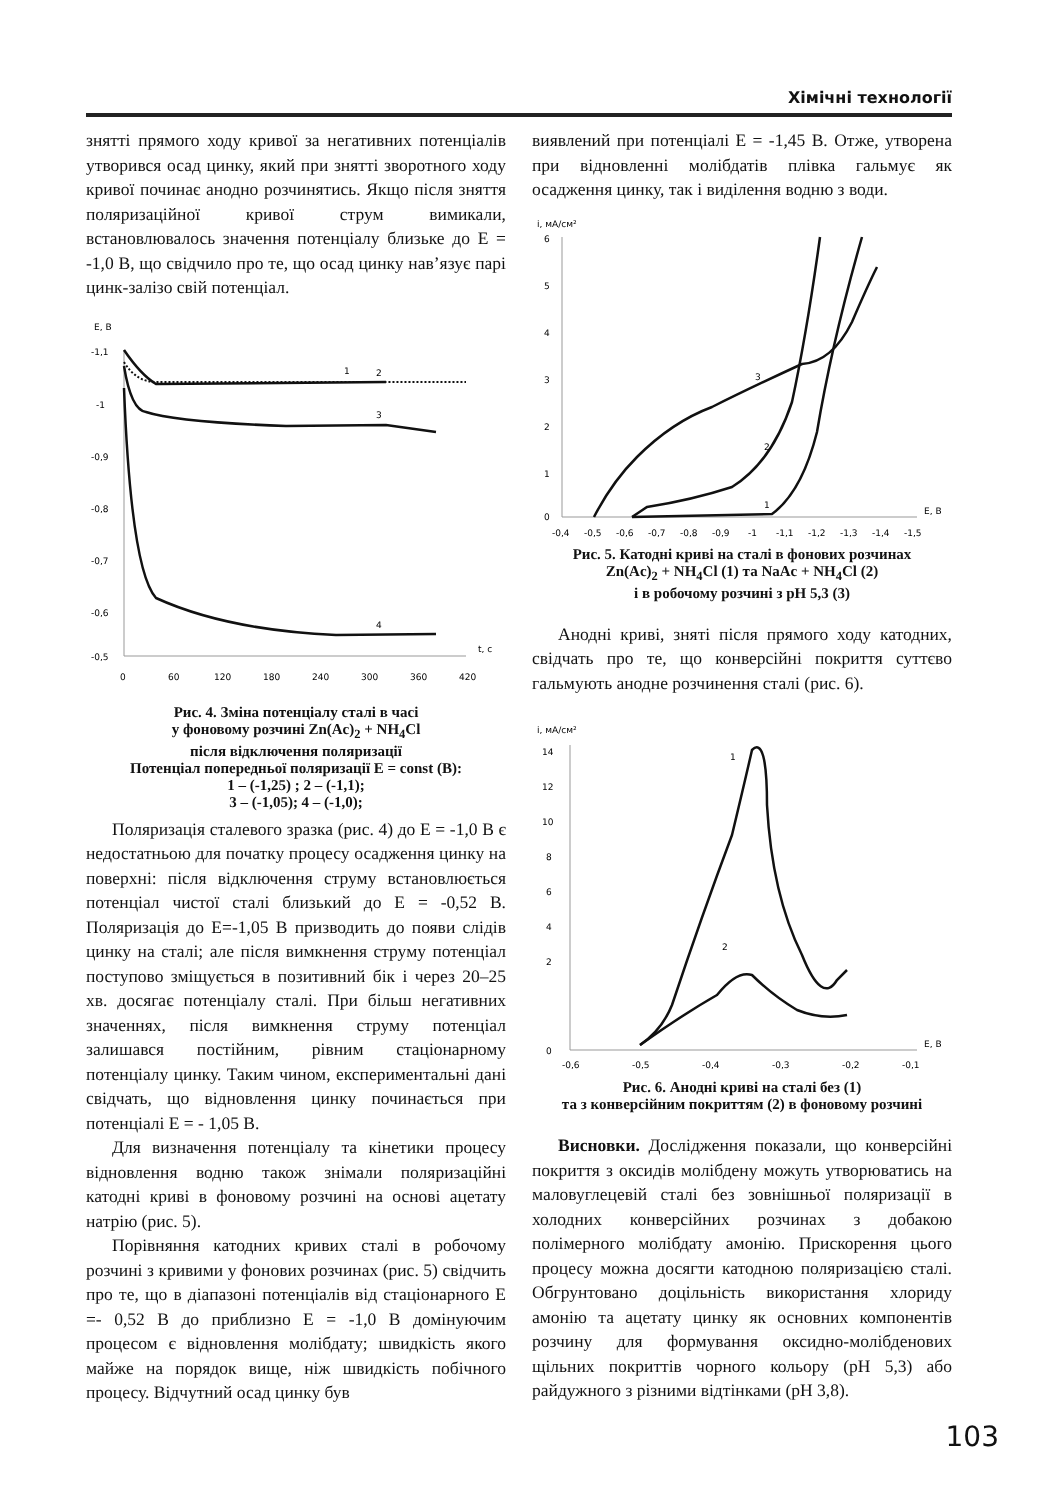Хімічні технології
знятті прямого ходу кривої за негативних потенціалів утворився осад цинку, який при знятті зворотного ходу кривої починає анодно розчинятись. Якщо після зняття поляризаційної кривої струм вимикали, встановлювалось значення потенціалу близьке до E = -1,0 В, що свідчило про те, що осад цинку нав’язує парі цинк-залізо свій потенціал.
E, B
-1,1
-1
-0,9
-0,8
-0,7
-0,6
-0,5
0
60
120
180
240
300
360
420
t, c
1
2
3
4
Рис. 4. Зміна потенціалу сталі в часі
у фоновому розчині Zn(Ac)<sub>2</sub> + NH<sub>4</sub>Cl
після відключення поляризації
Потенціал попередньої поляризації E = const (В):
1 – (-1,25) ; 2 – (-1,1);
3 – (-1,05); 4 – (-1,0);
Поляризація сталевого зразка (рис. 4) до E = -1,0 В є недостатньою для початку процесу осадження цинку на поверхні: після відключення струму встановлюється потенціал чистої сталі близький до E = -0,52 В. Поляризація до E=-1,05 В призводить до появи слідів цинку на сталі; але після вимкнення струму потенціал поступово зміщується в позитивний бік і через 20–25 хв. досягає потенціалу сталі. При більш негативних значеннях, після вимкнення струму потенціал залишався постійним, рівним стаціонарному потенціалу цинку. Таким чином, експериментальні дані свідчать, що відновлення цинку починається при потенціалі E = - 1,05 В.
Для визначення потенціалу та кінетики процесу відновлення водню також знімали поляризаційні катодні криві в фоновому розчині на основі ацетату натрію (рис. 5).
Порівняння катодних кривих сталі в робочому розчині з кривими у фонових розчинах (рис. 5) свідчить про те, що в діапазоні потенціалів від стаціонарного E =- 0,52 В до приблизно E = -1,0 В домінуючим процесом є відновлення молібдату; швидкість якого майже на порядок вище, ніж швидкість побічного процесу. Відчутний осад цинку був
виявлений при потенціалі E = -1,45 В. Отже, утворена при відновленні молібдатів плівка гальмує як осадження цинку, так і виділення водню з води.
i, мА/см²
6
5
4
3
2
1
0
-0,4
-0,5
-0,6
-0,7
-0,8
-0,9
-1
-1,1
-1,2
-1,3
-1,4
-1,5
E, B
3
2
1
Рис. 5. Катодні криві на сталі в фонових розчинах
Zn(Ac)<sub>2</sub> + NH<sub>4</sub>Cl (1) та NaAc + NH<sub>4</sub>Cl (2)
і в робочому розчині з рН 5,3 (3)
Анодні криві, зняті після прямого ходу катодних, свідчать про те, що конверсійні покриття суттєво гальмують анодне розчинення сталі (рис. 6).
i, мА/см²
14
12
10
8
6
4
2
0
-0,6
-0,5
-0,4
-0,3
-0,2
-0,1
E, B
1
2
Рис. 6. Анодні криві на сталі без (1)
та з конверсійним покриттям (2) в фоновому розчині
Висновки. Дослідження показали, що конверсійні покриття з оксидів молібдену можуть утворюватись на маловуглецевій сталі без зовнішньої поляризації в холодних конверсійних розчинах з добакою полімерного молібдату амонію. Прискорення цього процесу можна досягти катодною поляризацією сталі. Обгрунтовано доцільність використання хлориду амонію та ацетату цинку як основних компонентів розчину для формування оксидно-молібденових щільних покриттів чорного кольору (рН 5,3) або райдужного з різними відтінками (рН 3,8).
103